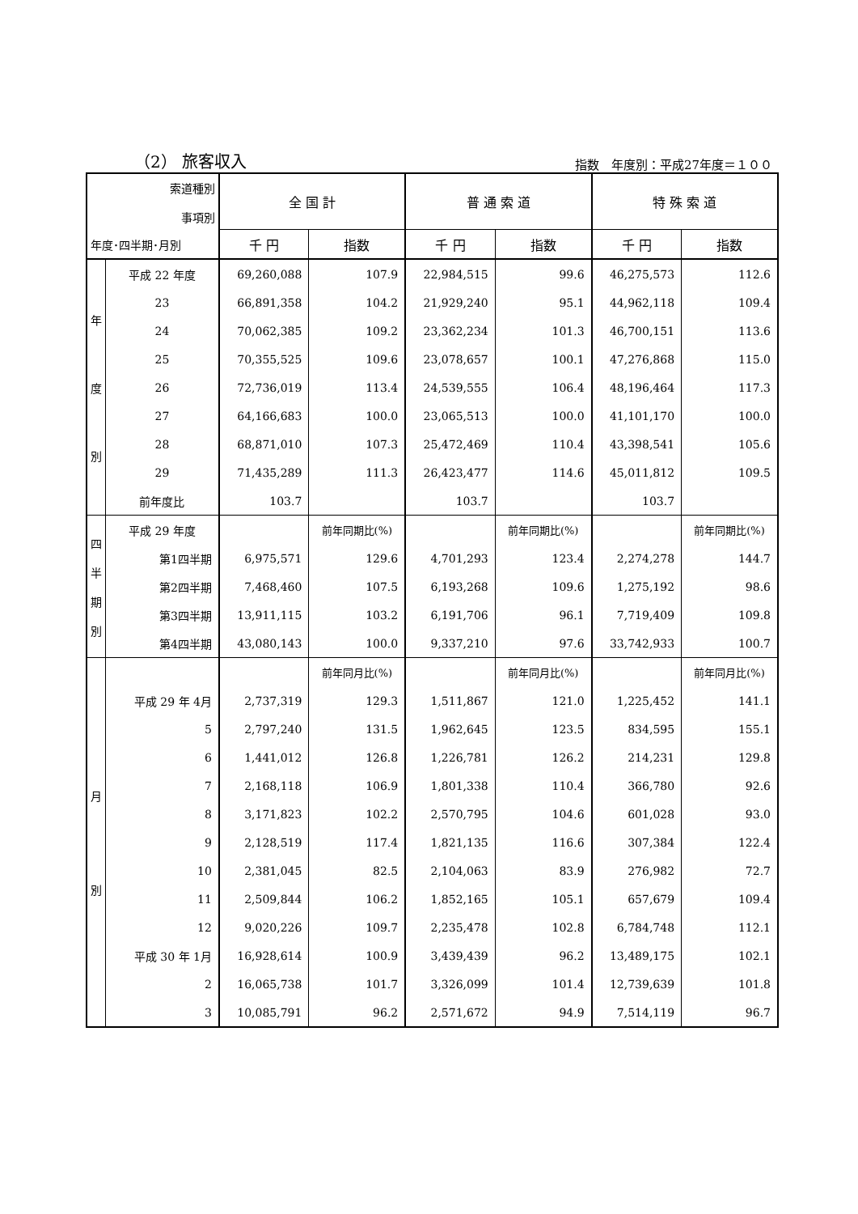（2） 旅客収入 指数　年度別：平成27年度＝１００
| 索道種別 事項別 年度･四半期･月別 | | 全 国 計 | | 普 通 索 道 | | 特 殊 索 道 | |
| --- | --- | --- | --- | --- | --- | --- | --- |
| | | 千 円 | 指数 | 千 円 | 指数 | 千 円 | 指数 |
| 年 度 別 | 平成 22 年度 | 69,260,088 | 107.9 | 22,984,515 | 99.6 | 46,275,573 | 112.6 |
| | 23 | 66,891,358 | 104.2 | 21,929,240 | 95.1 | 44,962,118 | 109.4 |
| | 24 | 70,062,385 | 109.2 | 23,362,234 | 101.3 | 46,700,151 | 113.6 |
| | 25 | 70,355,525 | 109.6 | 23,078,657 | 100.1 | 47,276,868 | 115.0 |
| | 26 | 72,736,019 | 113.4 | 24,539,555 | 106.4 | 48,196,464 | 117.3 |
| | 27 | 64,166,683 | 100.0 | 23,065,513 | 100.0 | 41,101,170 | 100.0 |
| | 28 | 68,871,010 | 107.3 | 25,472,469 | 110.4 | 43,398,541 | 105.6 |
| | 29 | 71,435,289 | 111.3 | 26,423,477 | 114.6 | 45,011,812 | 109.5 |
| | 前年度比 | 103.7 | | 103.7 | | 103.7 | |
| 四 半 期 別 | 平成 29 年度 | | 前年同期比(%) | | 前年同期比(%) | | 前年同期比(%) |
| | 第1四半期 | 6,975,571 | 129.6 | 4,701,293 | 123.4 | 2,274,278 | 144.7 |
| | 第2四半期 | 7,468,460 | 107.5 | 6,193,268 | 109.6 | 1,275,192 | 98.6 |
| | 第3四半期 | 13,911,115 | 103.2 | 6,191,706 | 96.1 | 7,719,409 | 109.8 |
| | 第4四半期 | 43,080,143 | 100.0 | 9,337,210 | 97.6 | 33,742,933 | 100.7 |
| 月 別 | | | 前年同月比(%) | | 前年同月比(%) | | 前年同月比(%) |
| | 平成 29 年 4月 | 2,737,319 | 129.3 | 1,511,867 | 121.0 | 1,225,452 | 141.1 |
| | 5 | 2,797,240 | 131.5 | 1,962,645 | 123.5 | 834,595 | 155.1 |
| | 6 | 1,441,012 | 126.8 | 1,226,781 | 126.2 | 214,231 | 129.8 |
| | 7 | 2,168,118 | 106.9 | 1,801,338 | 110.4 | 366,780 | 92.6 |
| | 8 | 3,171,823 | 102.2 | 2,570,795 | 104.6 | 601,028 | 93.0 |
| | 9 | 2,128,519 | 117.4 | 1,821,135 | 116.6 | 307,384 | 122.4 |
| | 10 | 2,381,045 | 82.5 | 2,104,063 | 83.9 | 276,982 | 72.7 |
| | 11 | 2,509,844 | 106.2 | 1,852,165 | 105.1 | 657,679 | 109.4 |
| | 12 | 9,020,226 | 109.7 | 2,235,478 | 102.8 | 6,784,748 | 112.1 |
| | 平成 30 年 1月 | 16,928,614 | 100.9 | 3,439,439 | 96.2 | 13,489,175 | 102.1 |
| | 2 | 16,065,738 | 101.7 | 3,326,099 | 101.4 | 12,739,639 | 101.8 |
| | 3 | 10,085,791 | 96.2 | 2,571,672 | 94.9 | 7,514,119 | 96.7 |